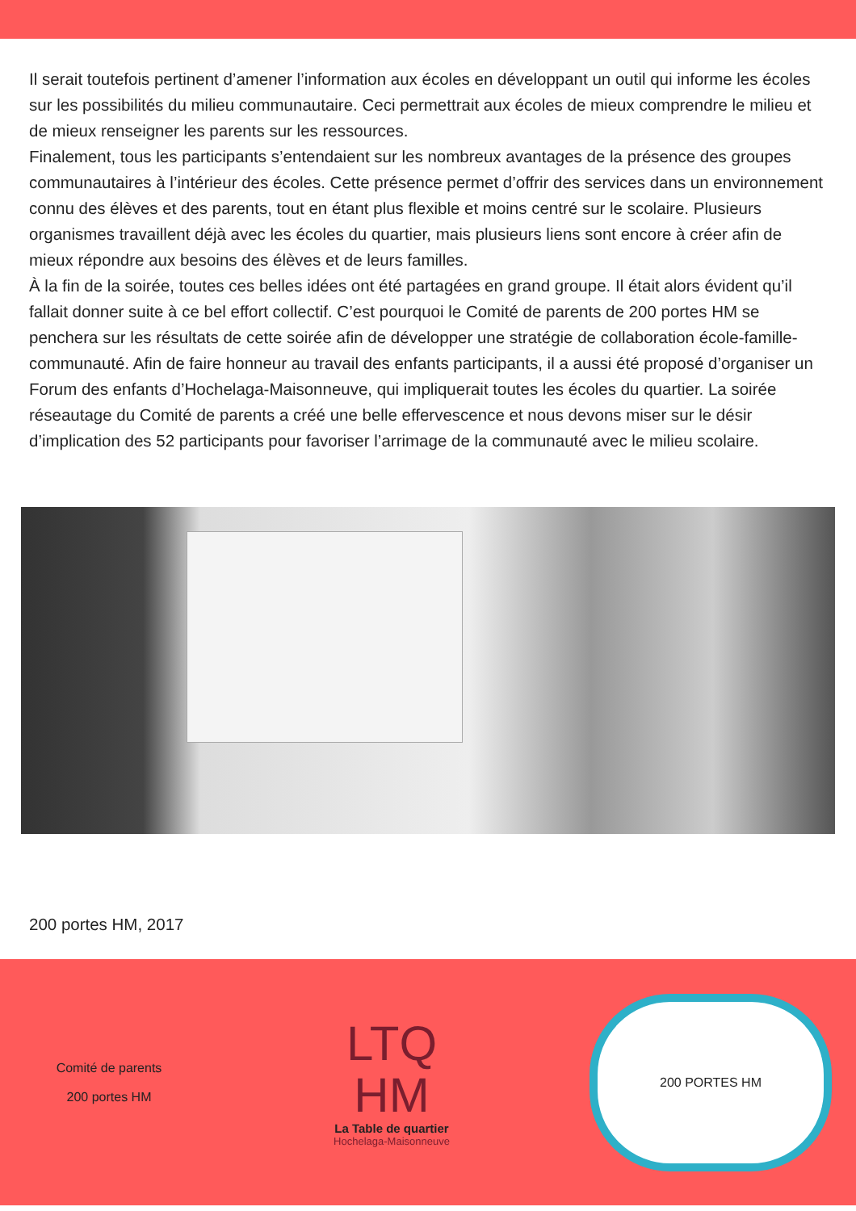Il serait toutefois pertinent d’amener l’information aux écoles en développant un outil qui informe les écoles sur les possibilités du milieu communautaire. Ceci permettrait aux écoles de mieux comprendre le milieu et de mieux renseigner les parents sur les ressources.
Finalement, tous les participants s’entendaient sur les nombreux avantages de la présence des groupes communautaires à l’intérieur des écoles. Cette présence permet d’offrir des services dans un environnement connu des élèves et des parents, tout en étant plus flexible et moins centré sur le scolaire. Plusieurs organismes travaillent déjà avec les écoles du quartier, mais plusieurs liens sont encore à créer afin de mieux répondre aux besoins des élèves et de leurs familles.
À la fin de la soirée, toutes ces belles idées ont été partagées en grand groupe. Il était alors évident qu’il fallait donner suite à ce bel effort collectif. C’est pourquoi le Comité de parents de 200 portes HM se penchera sur les résultats de cette soirée afin de développer une stratégie de collaboration école-famille-communauté. Afin de faire honneur au travail des enfants participants, il a aussi été proposé d’organiser un Forum des enfants d’Hochelaga-Maisonneuve, qui impliquerait toutes les écoles du quartier. La soirée réseautage du Comité de parents a créé une belle effervescence et nous devons miser sur le désir d’implication des 52 participants pour favoriser l’arrimage de la communauté avec le milieu scolaire.
200 portes HM, 2017
Comité de parents
200 portes HM
LTQ
HM
La Table de quartier
Hochelaga-Maisonneuve
200 PORTES HM